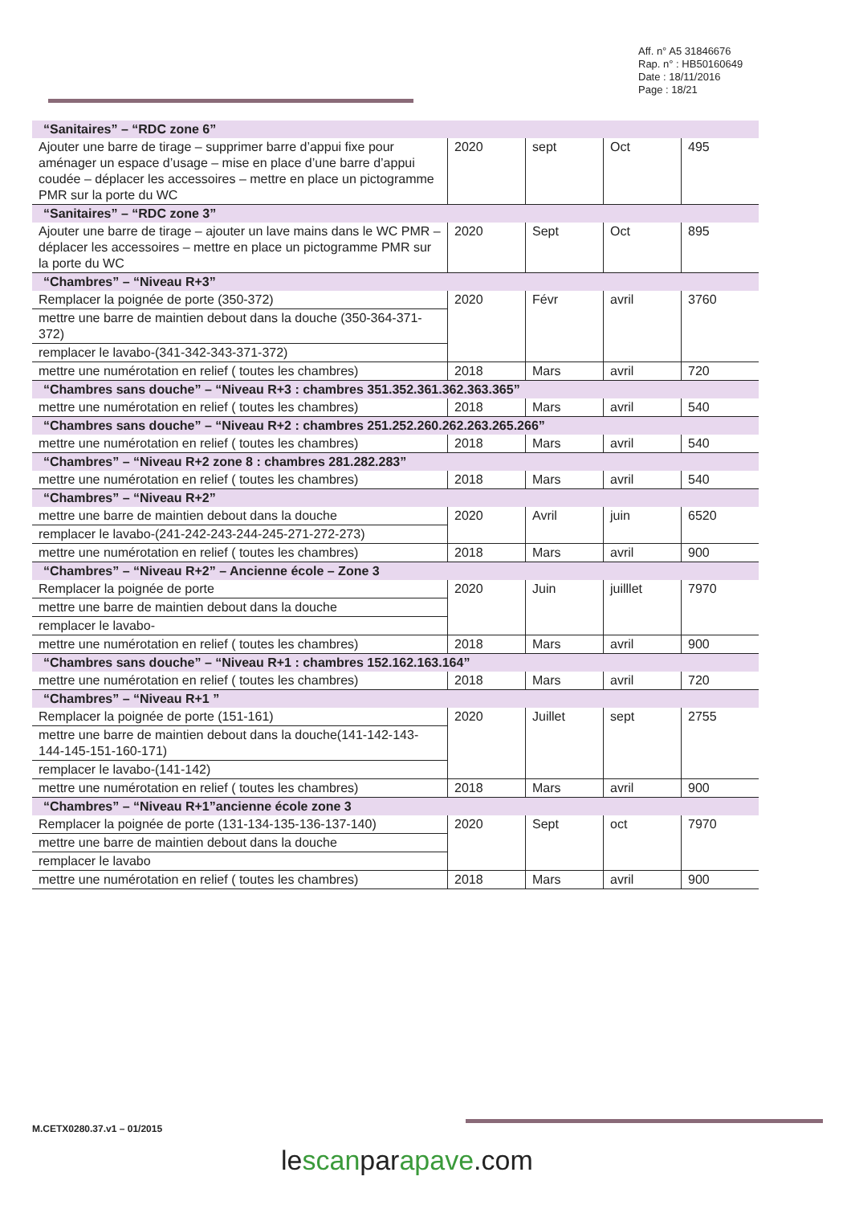Aff. n° A5 31846676
Rap. n° : HB50160649
Date : 18/11/2016
Page : 18/21
| “Sanitaires” – “RDC zone 6” | | | | |
| --- | --- | --- | --- | --- |
| Ajouter une barre de tirage – supprimer barre d’appui fixe pour aménager un espace d’usage – mise en place d’une barre d’appui coudée – déplacer les accessoires – mettre en place un pictogramme PMR sur la porte du WC | 2020 | sept | Oct | 495 |
| “Sanitaires” – “RDC zone 3” | | | | |
| Ajouter une barre de tirage – ajouter un lave mains dans le WC PMR – déplacer les accessoires – mettre en place un pictogramme PMR sur la porte du WC | 2020 | Sept | Oct | 895 |
| “Chambres” – “Niveau R+3” | | | | |
| Remplacer la poignée de porte (350-372) | 2020 | Févr | avril | 3760 |
| mettre une barre de maintien debout dans la douche (350-364-371-372) | | | | |
| remplacer le lavabo-(341-342-343-371-372) | | | | |
| mettre une numérotation en relief ( toutes les chambres) | 2018 | Mars | avril | 720 |
| “Chambres sans douche” – “Niveau R+3 : chambres 351.352.361.362.363.365” | | | | |
| mettre une numérotation en relief ( toutes les chambres) | 2018 | Mars | avril | 540 |
| “Chambres sans douche” – “Niveau R+2 : chambres 251.252.260.262.263.265.266” | | | | |
| mettre une numérotation en relief ( toutes les chambres) | 2018 | Mars | avril | 540 |
| “Chambres” – “Niveau R+2 zone 8 : chambres 281.282.283” | | | | |
| mettre une numérotation en relief ( toutes les chambres) | 2018 | Mars | avril | 540 |
| “Chambres” – “Niveau R+2” | | | | |
| mettre une barre de maintien debout dans la douche | 2020 | Avril | juin | 6520 |
| remplacer le lavabo-(241-242-243-244-245-271-272-273) | | | | |
| mettre une numérotation en relief ( toutes les chambres) | 2018 | Mars | avril | 900 |
| “Chambres” – “Niveau R+2” – Ancienne école – Zone 3 | | | | |
| Remplacer la poignée de porte | 2020 | Juin | juilllet | 7970 |
| mettre une barre de maintien debout dans la douche | | | | |
| remplacer le lavabo- | | | | |
| mettre une numérotation en relief ( toutes les chambres) | 2018 | Mars | avril | 900 |
| “Chambres sans douche” – “Niveau R+1 : chambres 152.162.163.164” | | | | |
| mettre une numérotation en relief ( toutes les chambres) | 2018 | Mars | avril | 720 |
| “Chambres” – “Niveau R+1 ” | | | | |
| Remplacer la poignée de porte (151-161) | 2020 | Juillet | sept | 2755 |
| mettre une barre de maintien debout dans la douche(141-142-143-144-145-151-160-171) | | | | |
| remplacer le lavabo-(141-142) | | | | |
| mettre une numérotation en relief ( toutes les chambres) | 2018 | Mars | avril | 900 |
| “Chambres” – “Niveau R+1”ancienne école zone 3 | | | | |
| Remplacer la poignée de porte (131-134-135-136-137-140) | 2020 | Sept | oct | 7970 |
| mettre une barre de maintien debout dans la douche | | | | |
| remplacer le lavabo | | | | |
| mettre une numérotation en relief ( toutes les chambres) | 2018 | Mars | avril | 900 |
M.CETX0280.37.v1 – 01/2015
lescanparapave.com